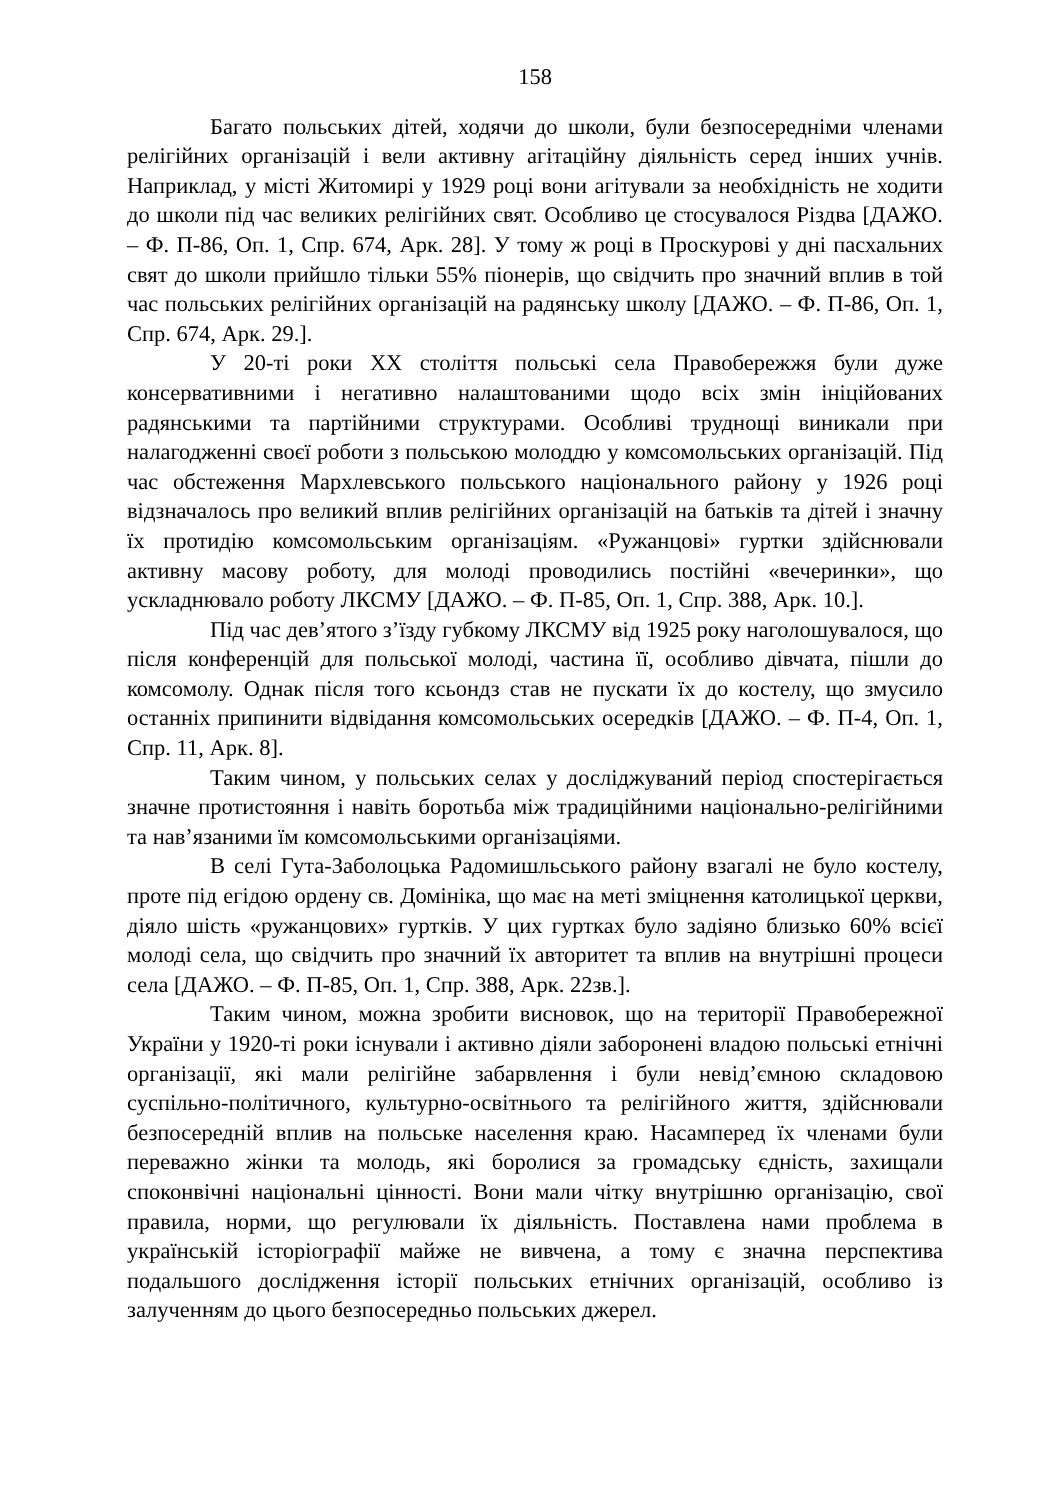158
Багато польських дітей, ходячи до школи, були безпосередніми членами релігійних організацій і вели активну агітаційну діяльність серед інших учнів. Наприклад, у місті Житомирі у 1929 році вони агітували за необхідність не ходити до школи під час великих релігійних свят. Особливо це стосувалося Різдва [ДАЖО. – Ф. П-86, Оп. 1, Спр. 674, Арк. 28]. У тому ж році в Проскурові у дні пасхальних свят до школи прийшло тільки 55% піонерів, що свідчить про значний вплив в той час польських релігійних організацій на радянську школу [ДАЖО. – Ф. П-86, Оп. 1, Спр. 674, Арк. 29.].
У 20-ті роки ХХ століття польські села Правобережжя були дуже консервативними і негативно налаштованими щодо всіх змін ініційованих радянськими та партійними структурами. Особливі труднощі виникали при налагодженні своєї роботи з польською молоддю у комсомольських організацій. Під час обстеження Мархлевського польського національного району у 1926 році відзначалось про великий вплив релігійних організацій на батьків та дітей і значну їх протидію комсомольським організаціям. «Ружанцові» гуртки здійснювали активну масову роботу, для молоді проводились постійні «вечеринки», що ускладнювало роботу ЛКСМУ [ДАЖО. – Ф. П-85, Оп. 1, Спр. 388, Арк. 10.].
Під час дев’ятого з’їзду губкому ЛКСМУ від 1925 року наголошувалося, що після конференцій для польської молоді, частина її, особливо дівчата, пішли до комсомолу. Однак після того ксьондз став не пускати їх до костелу, що змусило останніх припинити відвідання комсомольських осередків [ДАЖО. – Ф. П-4, Оп. 1, Спр. 11, Арк. 8].
Таким чином, у польських селах у досліджуваний період спостерігається значне протистояння і навіть боротьба між традиційними національно-релігійними та нав’язаними їм комсомольськими організаціями.
В селі Гута-Заболоцька Радомишльського району взагалі не було костелу, проте під егідою ордену св. Домініка, що має на меті зміцнення католицької церкви, діяло шість «ружанцових» гуртків. У цих гуртках було задіяно близько 60% всієї молоді села, що свідчить про значний їх авторитет та вплив на внутрішні процеси села [ДАЖО. – Ф. П-85, Оп. 1, Спр. 388, Арк. 22зв.].
Таким чином, можна зробити висновок, що на території Правобережної України у 1920-ті роки існували і активно діяли заборонені владою польські етнічні організації, які мали релігійне забарвлення і були невід’ємною складовою суспільно-політичного, культурно-освітнього та релігійного життя, здійснювали безпосередній вплив на польське населення краю. Насамперед їх членами були переважно жінки та молодь, які боролися за громадську єдність, захищали споконвічні національні цінності. Вони мали чітку внутрішню організацію, свої правила, норми, що регулювали їх діяльність. Поставлена нами проблема в українській історіографії майже не вивчена, а тому є значна перспектива подальшого дослідження історії польських етнічних організацій, особливо із залученням до цього безпосередньо польських джерел.